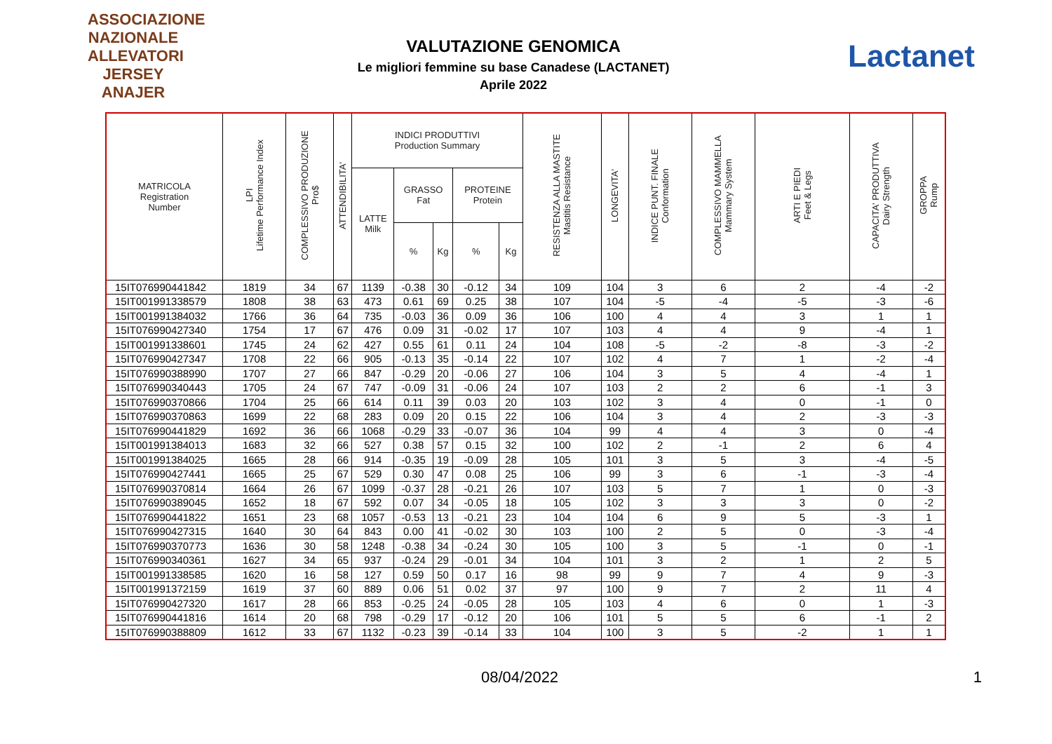ASSOCIAZIONE NAZIONALE ALLEVATORI JERSEY
ANAJER
VALUTAZIONE GENOMICA
Le migliori femmine su base Canadese (LACTANET)
Aprile 2022
Lactanet
| MATRICOLA Registration Number | LPI Lifetime Performance Index | COMPLESSIVO PRODUZIONE Pro$ | ATTENDIBILITA' | INDICI PRODUTTIVI Production Summary | | | | | RESISTENZA ALLA MASTITE Mastitis Resistance | LONGEVITA' | INDICE PUNT. FINALE Conformation | COMPLESSIVO MAMMELLA Mammary System | ARTI E PIEDI Feet & Legs | CAPACITA' PRODUTTIVA Dairy Strength | GROPPA Rump |
| --- | --- | --- | --- | --- | --- | --- | --- | --- | --- | --- | --- | --- | --- | --- | --- |
| | | | | LATTE Milk | GRASSO Fat | | PROTEINE Protein | | | | | | | | |
| | | | | | % | Kg | % | Kg | | | | | | | |
| 15IT076990441842 | 1819 | 34 | 67 | 1139 | -0.38 | 30 | -0.12 | 34 | 109 | 104 | 3 | 6 | 2 | -4 | -2 |
| 15IT001991338579 | 1808 | 38 | 63 | 473 | 0.61 | 69 | 0.25 | 38 | 107 | 104 | -5 | -4 | -5 | -3 | -6 |
| 15IT001991384032 | 1766 | 36 | 64 | 735 | -0.03 | 36 | 0.09 | 36 | 106 | 100 | 4 | 4 | 3 | 1 | 1 |
| 15IT076990427340 | 1754 | 17 | 67 | 476 | 0.09 | 31 | -0.02 | 17 | 107 | 103 | 4 | 4 | 9 | -4 | 1 |
| 15IT001991338601 | 1745 | 24 | 62 | 427 | 0.55 | 61 | 0.11 | 24 | 104 | 108 | -5 | -2 | -8 | -3 | -2 |
| 15IT076990427347 | 1708 | 22 | 66 | 905 | -0.13 | 35 | -0.14 | 22 | 107 | 102 | 4 | 7 | 1 | -2 | -4 |
| 15IT076990388990 | 1707 | 27 | 66 | 847 | -0.29 | 20 | -0.06 | 27 | 106 | 104 | 3 | 5 | 4 | -4 | 1 |
| 15IT076990340443 | 1705 | 24 | 67 | 747 | -0.09 | 31 | -0.06 | 24 | 107 | 103 | 2 | 2 | 6 | -1 | 3 |
| 15IT076990370866 | 1704 | 25 | 66 | 614 | 0.11 | 39 | 0.03 | 20 | 103 | 102 | 3 | 4 | 0 | -1 | 0 |
| 15IT076990370863 | 1699 | 22 | 68 | 283 | 0.09 | 20 | 0.15 | 22 | 106 | 104 | 3 | 4 | 2 | -3 | -3 |
| 15IT076990441829 | 1692 | 36 | 66 | 1068 | -0.29 | 33 | -0.07 | 36 | 104 | 99 | 4 | 4 | 3 | 0 | -4 |
| 15IT001991384013 | 1683 | 32 | 66 | 527 | 0.38 | 57 | 0.15 | 32 | 100 | 102 | 2 | -1 | 2 | 6 | 4 |
| 15IT001991384025 | 1665 | 28 | 66 | 914 | -0.35 | 19 | -0.09 | 28 | 105 | 101 | 3 | 5 | 3 | -4 | -5 |
| 15IT076990427441 | 1665 | 25 | 67 | 529 | 0.30 | 47 | 0.08 | 25 | 106 | 99 | 3 | 6 | -1 | -3 | -4 |
| 15IT076990370814 | 1664 | 26 | 67 | 1099 | -0.37 | 28 | -0.21 | 26 | 107 | 103 | 5 | 7 | 1 | 0 | -3 |
| 15IT076990389045 | 1652 | 18 | 67 | 592 | 0.07 | 34 | -0.05 | 18 | 105 | 102 | 3 | 3 | 3 | 0 | -2 |
| 15IT076990441822 | 1651 | 23 | 68 | 1057 | -0.53 | 13 | -0.21 | 23 | 104 | 104 | 6 | 9 | 5 | -3 | 1 |
| 15IT076990427315 | 1640 | 30 | 64 | 843 | 0.00 | 41 | -0.02 | 30 | 103 | 100 | 2 | 5 | 0 | -3 | -4 |
| 15IT076990370773 | 1636 | 30 | 58 | 1248 | -0.38 | 34 | -0.24 | 30 | 105 | 100 | 3 | 5 | -1 | 0 | -1 |
| 15IT076990340361 | 1627 | 34 | 65 | 937 | -0.24 | 29 | -0.01 | 34 | 104 | 101 | 3 | 2 | 1 | 2 | 5 |
| 15IT001991338585 | 1620 | 16 | 58 | 127 | 0.59 | 50 | 0.17 | 16 | 98 | 99 | 9 | 7 | 4 | 9 | -3 |
| 15IT001991372159 | 1619 | 37 | 60 | 889 | 0.06 | 51 | 0.02 | 37 | 97 | 100 | 9 | 7 | 2 | 11 | 4 |
| 15IT076990427320 | 1617 | 28 | 66 | 853 | -0.25 | 24 | -0.05 | 28 | 105 | 103 | 4 | 6 | 0 | 1 | -3 |
| 15IT076990441816 | 1614 | 20 | 68 | 798 | -0.29 | 17 | -0.12 | 20 | 106 | 101 | 5 | 5 | 6 | -1 | 2 |
| 15IT076990388809 | 1612 | 33 | 67 | 1132 | -0.23 | 39 | -0.14 | 33 | 104 | 100 | 3 | 5 | -2 | 1 | 1 |
08/04/2022 1